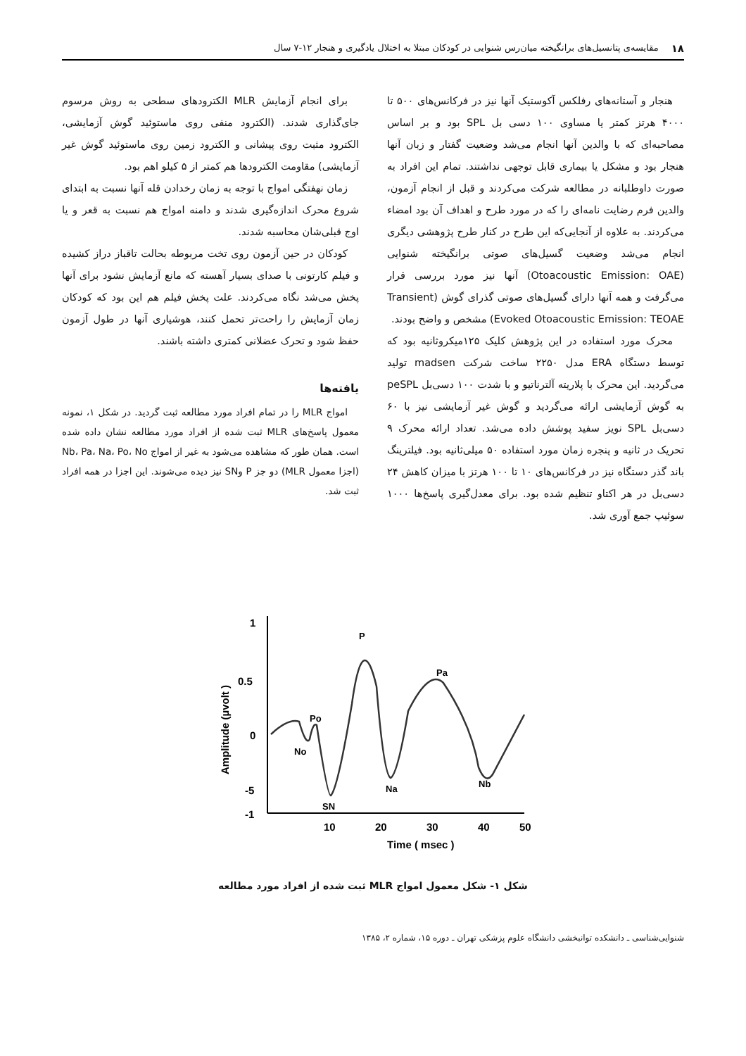۱۸ مقایسه‌ی پتانسیل‌های برانگیخته میان‌رس شنوایی در کودکان مبتلا به اختلال یادگیری و هنجار ۱۲-۷ سال
هنجار و آستانه‌های رفلکس آکوستیک آنها نیز در فرکانس‌های ۵۰۰ تا ۴۰۰۰ هرتز کمتر یا مساوی ۱۰۰ دسی بل SPL بود و بر اساس مصاحبه‌ای که با والدین آنها انجام می‌شد وضعیت گفتار و زبان آنها هنجار بود و مشکل یا بیماری قابل توجهی نداشتند. تمام این افراد به صورت داوطلبانه در مطالعه شرکت می‌کردند و قبل از انجام آزمون، والدین فرم رضایت نامه‌ای را که در مورد طرح و اهداف آن بود امضاء می‌کردند. به علاوه از آنجایی‌که این طرح در کنار طرح پژوهشی دیگری انجام می‌شد وضعیت گسیل‌های صوتی برانگیخته شنوایی (Otoacoustic Emission: OAE) آنها نیز مورد بررسی قرار می‌گرفت و همه آنها دارای گسیل‌های صوتی گذرای گوش (Transient Evoked Otoacoustic Emission: TEOAE) مشخص و واضح بودند.
محرک مورد استفاده در این پژوهش کلیک ۱۲۵میکروثانیه بود که توسط دستگاه ERA مدل ۲۲۵۰ ساخت شرکت madsen تولید می‌گردید. این محرک با پلاریته آلترناتیو و با شدت ۱۰۰ دسی‌بل peSPL به گوش آزمایشی ارائه می‌گردید و گوش غیر آزمایشی نیز با ۶۰ دسی‌بل SPL نویز سفید پوشش داده می‌شد. تعداد ارائه محرک ۹ تحریک در ثانیه و پنجره زمان مورد استفاده ۵۰ میلی‌ثانیه بود. فیلترینگ باند گذر دستگاه نیز در فرکانس‌های ۱۰ تا ۱۰۰ هرتز با میزان کاهش ۲۴ دسی‌بل در هر اکتاو تنظیم شده بود. برای معدل‌گیری پاسخ‌ها ۱۰۰۰ سوئیپ جمع آوری شد.
برای انجام آزمایش MLR الکترودهای سطحی به روش مرسوم جای‌گذاری شدند. (الکترود منفی روی ماستوئید گوش آزمایشی، الکترود مثبت روی پیشانی و الکترود زمین روی ماستوئید گوش غیر آزمایشی) مقاومت الکترودها هم کمتر از ۵ کیلو اهم بود.
زمان نهفتگی امواج با توجه به زمان رخدادن قله آنها نسبت به ابتدای شروع محرک اندازه‌گیری شدند و دامنه امواج هم نسبت به قعر و یا اوج قبلی‌شان محاسبه شدند.
کودکان در حین آزمون روی تخت مربوطه بحالت تاقباز دراز کشیده و فیلم کارتونی با صدای بسیار آهسته که مانع آزمایش نشود برای آنها پخش می‌شد نگاه می‌کردند. علت پخش فیلم هم این بود که کودکان زمان آزمایش را راحت‌تر تحمل کنند، هوشیاری آنها در طول آزمون حفظ شود و تحرک عضلانی کمتری داشته باشند.
یافته‌ها
امواج MLR را در تمام افراد مورد مطالعه ثبت گردید. در شکل ۱، نمونه معمول پاسخ‌های MLR ثبت شده از افراد مورد مطالعه نشان داده شده است. همان طور که مشاهده می‌شود به غیر از امواج Nb، Pa، Na، Po، No (اجزا معمول MLR) دو جز P وSN نیز دیده می‌شوند. این اجزا در همه افراد ثبت شد.
1
0.5
0
-5
-1
10
20
30
40
50
Time ( msec )
Amplitude (µvolt )
P
Po
No
SN
Na
Pa
Nb
شکل ۱- شکل معمول امواج MLR ثبت شده از افراد مورد مطالعه
شنوایی‌شناسی ـ دانشکده توانبخشی دانشگاه علوم پزشکی تهران ـ دوره ۱۵، شماره ۲، ۱۳۸۵